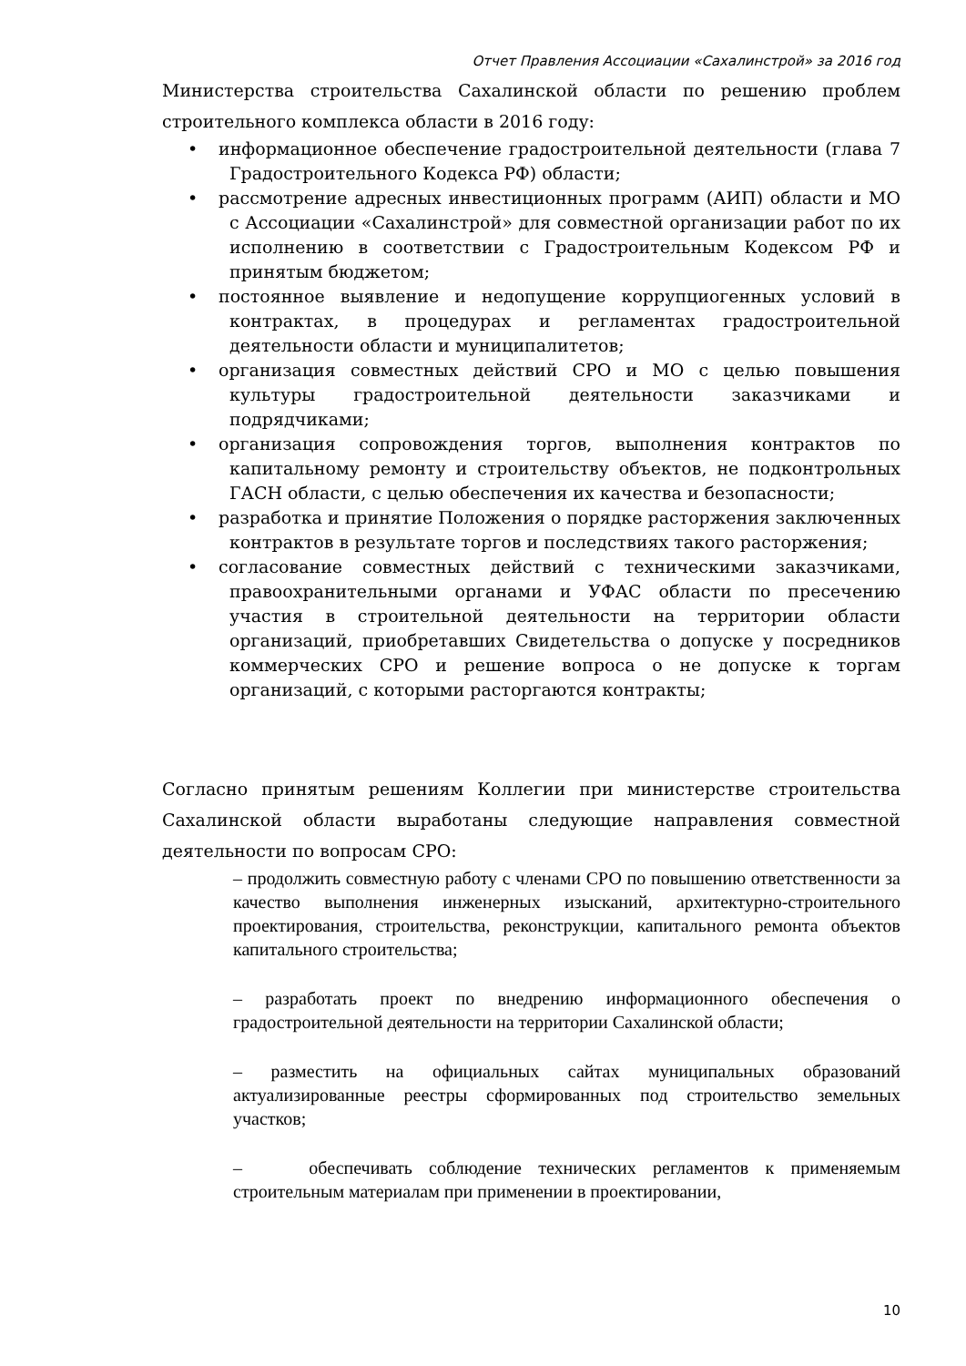Отчет Правления Ассоциации «Сахалинстрой» за 2016 год
Министерства строительства Сахалинской области по решению проблем строительного комплекса области в 2016 году:
• информационное обеспечение градостроительной деятельности (глава 7 Градостроительного Кодекса РФ) области;
• рассмотрение адресных инвестиционных программ (АИП) области и МО с Ассоциации «Сахалинстрой» для совместной организации работ по их исполнению в соответствии с Градостроительным Кодексом РФ и принятым бюджетом;
• постоянное выявление и недопущение коррупциогенных условий в контрактах, в процедурах и регламентах градостроительной деятельности области и муниципалитетов;
• организация совместных действий СРО и МО с целью повышения культуры градостроительной деятельности заказчиками и подрядчиками;
• организация сопровождения торгов, выполнения контрактов по капитальному ремонту и строительству объектов, не подконтрольных ГАСН области, с целью обеспечения их качества и безопасности;
• разработка и принятие Положения о порядке расторжения заключенных контрактов в результате торгов и последствиях такого расторжения;
• согласование совместных действий с техническими заказчиками, правоохранительными органами и УФАС области по пресечению участия в строительной деятельности на территории области организаций, приобретавших Свидетельства о допуске у посредников коммерческих СРО и решение вопроса о не допуске к торгам организаций, с которыми расторгаются контракты;
Согласно принятым решениям Коллегии при министерстве строительства Сахалинской области выработаны следующие направления совместной деятельности по вопросам СРО:
– продолжить совместную работу с членами СРО по повышению ответственности за качество выполнения инженерных изысканий, архитектурно-строительного проектирования, строительства, реконструкции, капитального ремонта объектов капитального строительства;
– разработать проект по внедрению информационного обеспечения о градостроительной деятельности на территории Сахалинской области;
– разместить на официальных сайтах муниципальных образований актуализированные реестры сформированных под строительство земельных участков;
– обеспечивать соблюдение технических регламентов к применяемым строительным материалам при применении в проектировании,
10